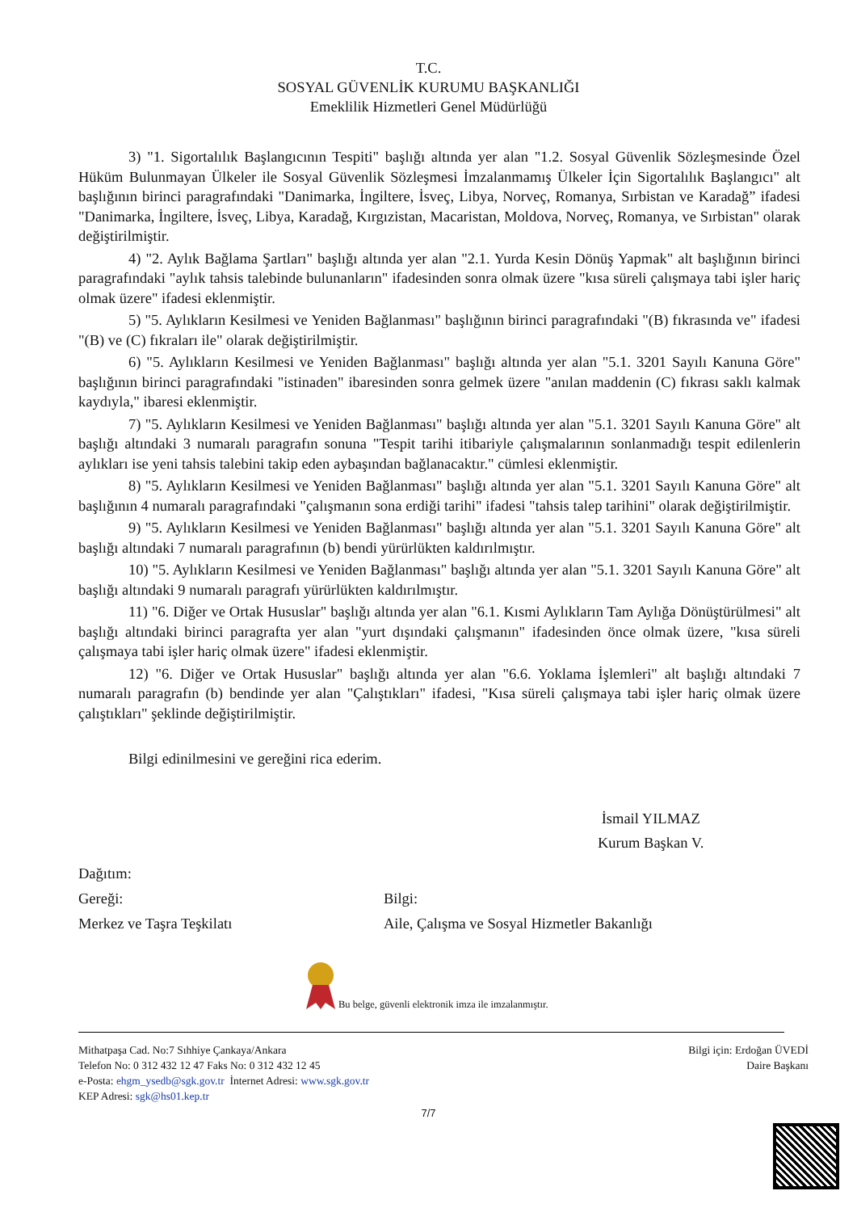T.C.
SOSYAL GÜVENLİK KURUMU BAŞKANLIĞI
Emeklilik Hizmetleri Genel Müdürlüğü
3) "1. Sigortalılık Başlangıcının Tespiti" başlığı altında yer alan "1.2. Sosyal Güvenlik Sözleşmesinde Özel Hüküm Bulunmayan Ülkeler ile Sosyal Güvenlik Sözleşmesi İmzalanmamış Ülkeler İçin Sigortalılık Başlangıcı" alt başlığının birinci paragrafındaki "Danimarka, İngiltere, İsveç, Libya, Norveç, Romanya, Sırbistan ve Karadağ” ifadesi "Danimarka, İngiltere, İsveç, Libya, Karadağ, Kırgızistan, Macaristan, Moldova, Norveç, Romanya, ve Sırbistan" olarak değiştirilmiştir.
4) "2. Aylık Bağlama Şartları" başlığı altında yer alan "2.1. Yurda Kesin Dönüş Yapmak" alt başlığının birinci paragrafındaki "aylık tahsis talebinde bulunanların" ifadesinden sonra olmak üzere "kısa süreli çalışmaya tabi işler hariç olmak üzere" ifadesi eklenmiştir.
5) "5. Aylıkların Kesilmesi ve Yeniden Bağlanması" başlığının birinci paragrafındaki "(B) fıkrasında ve" ifadesi "(B) ve (C) fıkraları ile" olarak değiştirilmiştir.
6) "5. Aylıkların Kesilmesi ve Yeniden Bağlanması" başlığı altında yer alan "5.1. 3201 Sayılı Kanuna Göre" başlığının birinci paragrafındaki "istinaden" ibaresinden sonra gelmek üzere "anılan maddenin (C) fıkrası saklı kalmak kaydıyla," ibaresi eklenmiştir.
7) "5. Aylıkların Kesilmesi ve Yeniden Bağlanması" başlığı altında yer alan "5.1. 3201 Sayılı Kanuna Göre" alt başlığı altındaki 3 numaralı paragrafın sonuna "Tespit tarihi itibariyle çalışmalarının sonlanmadığı tespit edilenlerin aylıkları ise yeni tahsis talebini takip eden aybaşından bağlanacaktır." cümlesi eklenmiştir.
8) "5. Aylıkların Kesilmesi ve Yeniden Bağlanması" başlığı altında yer alan "5.1. 3201 Sayılı Kanuna Göre" alt başlığının 4 numaralı paragrafındaki "çalışmanın sona erdiği tarihi" ifadesi "tahsis talep tarihini" olarak değiştirilmiştir.
9) "5. Aylıkların Kesilmesi ve Yeniden Bağlanması" başlığı altında yer alan "5.1. 3201 Sayılı Kanuna Göre" alt başlığı altındaki 7 numaralı paragrafının (b) bendi yürürlükten kaldırılmıştır.
10) "5. Aylıkların Kesilmesi ve Yeniden Bağlanması" başlığı altında yer alan "5.1. 3201 Sayılı Kanuna Göre" alt başlığı altındaki 9 numaralı paragrafı yürürlükten kaldırılmıştır.
11) "6. Diğer ve Ortak Hususlar" başlığı altında yer alan "6.1. Kısmi Aylıkların Tam Aylığa Dönüştürülmesi" alt başlığı altındaki birinci paragrafta yer alan "yurt dışındaki çalışmanın" ifadesinden önce olmak üzere, "kısa süreli çalışmaya tabi işler hariç olmak üzere" ifadesi eklenmiştir.
12) "6. Diğer ve Ortak Hususlar" başlığı altında yer alan "6.6. Yoklama İşlemleri" alt başlığı altındaki 7 numaralı paragrafın (b) bendinde yer alan "Çalıştıkları" ifadesi, "Kısa süreli çalışmaya tabi işler hariç olmak üzere çalıştıkları" şeklinde değiştirilmiştir.
Bilgi edinilmesini ve gereğini rica ederim.
İsmail YILMAZ
Kurum Başkan V.
Dağıtım:
Gereği: Bilgi:
Merkez ve Taşra Teşkilatı Aile, Çalışma ve Sosyal Hizmetler Bakanlığı
Bu belge, güvenli elektronik imza ile imzalanmıştır.
Mithatpaşa Cad. No:7 Sıhhiye Çankaya/Ankara
Telefon No: 0 312 432 12 47 Faks No: 0 312 432 12 45
e-Posta: ehgm_ysedb@sgk.gov.tr İnternet Adresi: www.sgk.gov.tr
KEP Adresi: sgk@hs01.kep.tr
Bilgi için: Erdoğan ÜVEDİ
Daire Başkanı
7/7